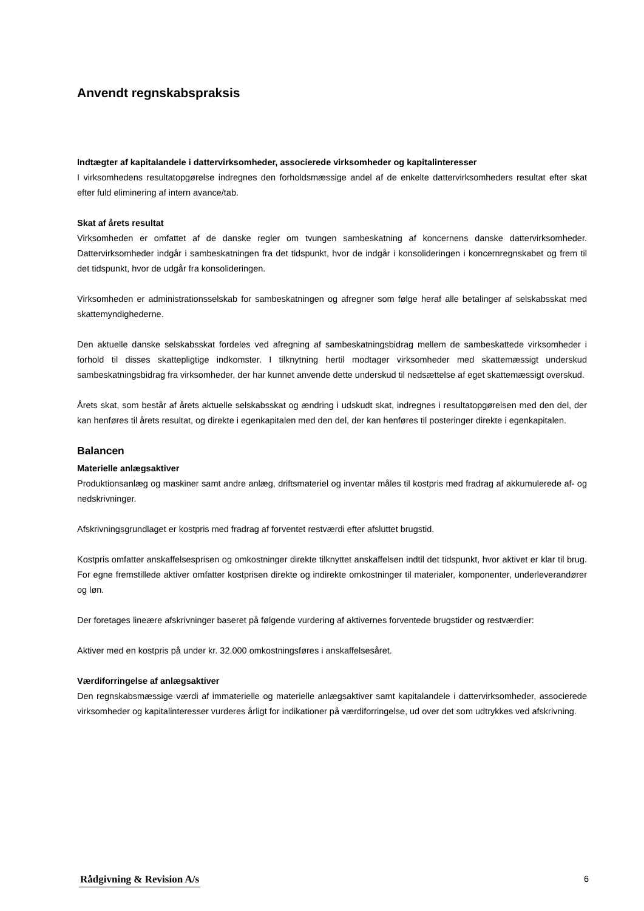Anvendt regnskabspraksis
Indtægter af kapitalandele i dattervirksomheder, associerede virksomheder og kapitalinteresser
I virksomhedens resultatopgørelse indregnes den forholdsmæssige andel af de enkelte dattervirksomheders resultat efter skat efter fuld eliminering af intern avance/tab.
Skat af årets resultat
Virksomheden er omfattet af de danske regler om tvungen sambeskatning af koncernens danske dattervirksomheder. Dattervirksomheder indgår i sambeskatningen fra det tidspunkt, hvor de indgår i konsolideringen i koncernregnskabet og frem til det tidspunkt, hvor de udgår fra konsolideringen.
Virksomheden er administrationsselskab for sambeskatningen og afregner som følge heraf alle betalinger af selskabsskat med skattemyndighederne.
Den aktuelle danske selskabsskat fordeles ved afregning af sambeskatningsbidrag mellem de sambeskattede virksomheder i forhold til disses skattepligtige indkomster. I tilknytning hertil modtager virksomheder med skattemæssigt underskud sambeskatningsbidrag fra virksomheder, der har kunnet anvende dette underskud til nedsættelse af eget skattemæssigt overskud.
Årets skat, som består af årets aktuelle selskabsskat og ændring i udskudt skat, indregnes i resultatopgørelsen med den del, der kan henføres til årets resultat, og direkte i egenkapitalen med den del, der kan henføres til posteringer direkte i egenkapitalen.
Balancen
Materielle anlægsaktiver
Produktionsanlæg og maskiner samt andre anlæg, driftsmateriel og inventar måles til kostpris med fradrag af akkumulerede af- og nedskrivninger.
Afskrivningsgrundlaget er kostpris med fradrag af forventet restværdi efter afsluttet brugstid.
Kostpris omfatter anskaffelsesprisen og omkostninger direkte tilknyttet anskaffelsen indtil det tidspunkt, hvor aktivet er klar til brug. For egne fremstillede aktiver omfatter kostprisen direkte og indirekte omkostninger til materialer, komponenter, underleverandører og løn.
Der foretages lineære afskrivninger baseret på følgende vurdering af aktivernes forventede brugstider og restværdier:
Aktiver med en kostpris på under kr. 32.000 omkostningsføres i anskaffelsesåret.
Værdiforringelse af anlægsaktiver
Den regnskabsmæssige værdi af immaterielle og materielle anlægsaktiver samt kapitalandele i dattervirksomheder, associerede virksomheder og kapitalinteresser vurderes årligt for indikationer på værdiforringelse, ud over det som udtrykkes ved afskrivning.
Rådgivning & Revision A/s 6